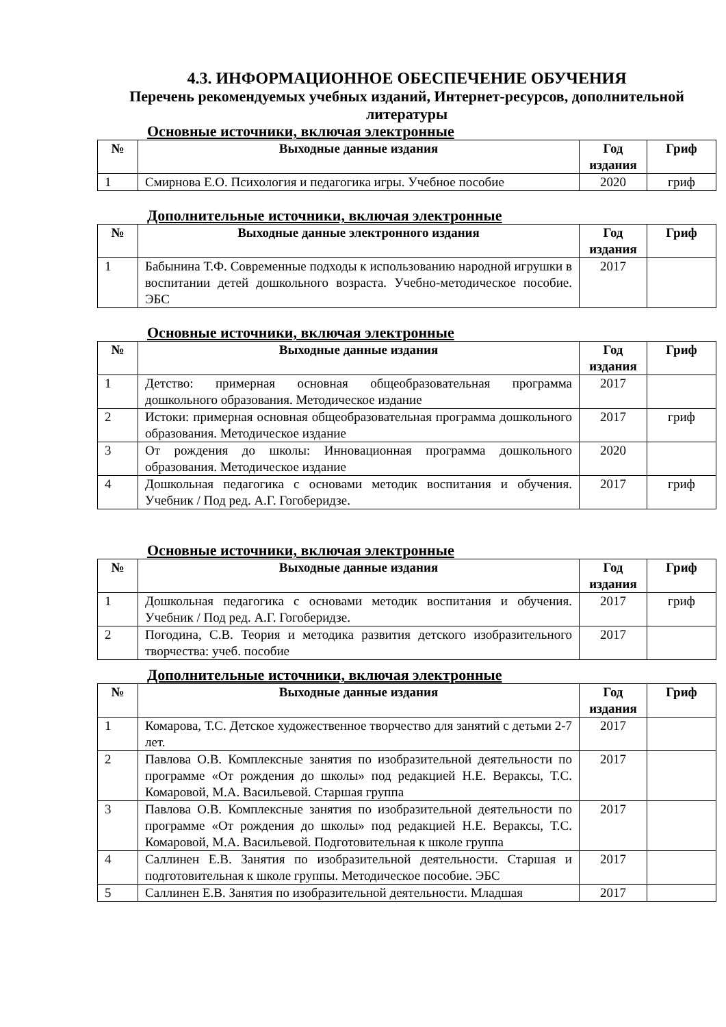4.3. ИНФОРМАЦИОННОЕ ОБЕСПЕЧЕНИЕ ОБУЧЕНИЯ
Перечень рекомендуемых учебных изданий, Интернет-ресурсов, дополнительной литературы
Основные источники, включая электронные
| № | Выходные данные издания | Год издания | Гриф |
| --- | --- | --- | --- |
| 1 | Смирнова Е.О. Психология и педагогика игры. Учебное пособие | 2020 | гриф |
Дополнительные источники, включая электронные
| № | Выходные данные электронного издания | Год издания | Гриф |
| --- | --- | --- | --- |
| 1 | Бабынина Т.Ф. Современные подходы к использованию народной игрушки в воспитании детей дошкольного возраста. Учебно-методическое пособие. ЭБС | 2017 | |
Основные источники, включая электронные
| № | Выходные данные издания | Год издания | Гриф |
| --- | --- | --- | --- |
| 1 | Детство: примерная основная общеобразовательная программа дошкольного образования. Методическое издание | 2017 | |
| 2 | Истоки: примерная основная общеобразовательная программа дошкольного образования. Методическое издание | 2017 | гриф |
| 3 | От рождения до школы: Инновационная программа дошкольного образования. Методическое издание | 2020 | |
| 4 | Дошкольная педагогика с основами методик воспитания и обучения. Учебник / Под ред. А.Г. Гогоберидзе. | 2017 | гриф |
Основные источники, включая электронные
| № | Выходные данные издания | Год издания | Гриф |
| --- | --- | --- | --- |
| 1 | Дошкольная педагогика с основами методик воспитания и обучения. Учебник / Под ред. А.Г. Гогоберидзе. | 2017 | гриф |
| 2 | Погодина, С.В. Теория и методика развития детского изобразительного творчества: учеб. пособие | 2017 | |
Дополнительные источники, включая электронные
| № | Выходные данные издания | Год издания | Гриф |
| --- | --- | --- | --- |
| 1 | Комарова, Т.С. Детское художественное творчество для занятий с детьми 2-7 лет. | 2017 | |
| 2 | Павлова О.В. Комплексные занятия по изобразительной деятельности по программе «От рождения до школы» под редакцией Н.Е. Вераксы, Т.С. Комаровой, М.А. Васильевой. Старшая группа | 2017 | |
| 3 | Павлова О.В. Комплексные занятия по изобразительной деятельности по программе «От рождения до школы» под редакцией Н.Е. Вераксы, Т.С. Комаровой, М.А. Васильевой. Подготовительная к школе группа | 2017 | |
| 4 | Саллинен Е.В. Занятия по изобразительной деятельности. Старшая и подготовительная к школе группы. Методическое пособие. ЭБС | 2017 | |
| 5 | Саллинен Е.В. Занятия по изобразительной деятельности. Младшая | 2017 | |